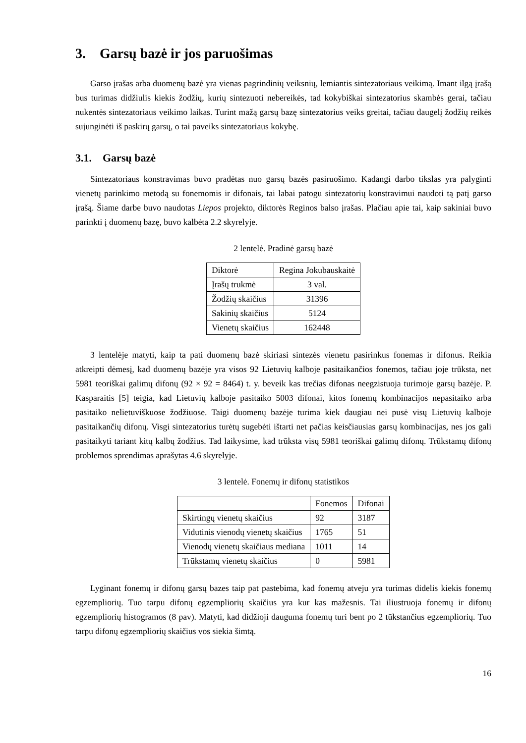3. Garsų bazė ir jos paruošimas
Garso įrašas arba duomenų bazė yra vienas pagrindinių veiksnių, lemiantis sintezatoriaus veikimą. Imant ilgą įrašą bus turimas didžiulis kiekis žodžių, kurių sintezuoti nebereikės, tad kokybiškai sintezatorius skambės gerai, tačiau nukentės sintezatoriaus veikimo laikas. Turint mažą garsų bazę sintezatorius veiks greitai, tačiau daugelį žodžių reikės sujunginėti iš paskirų garsų, o tai paveiks sintezatoriaus kokybę.
3.1. Garsų bazė
Sintezatoriaus konstravimas buvo pradėtas nuo garsų bazės pasiruošimo. Kadangi darbo tikslas yra palyginti vienetų parinkimo metodą su fonemomis ir difonais, tai labai patogu sintezatorių konstravimui naudoti tą patį garso įrašą. Šiame darbe buvo naudotas Liepos projekto, diktorės Reginos balso įrašas. Plačiau apie tai, kaip sakiniai buvo parinkti į duomenų bazę, buvo kalbėta 2.2 skyrelyje.
2 lentelė. Pradinė garsų bazė
| Diktorė | Regina Jokubauskaitė |
| Įrašų trukmė | 3 val. |
| Žodžių skaičius | 31396 |
| Sakinių skaičius | 5124 |
| Vienetų skaičius | 162448 |
3 lentelėje matyti, kaip ta pati duomenų bazė skiriasi sintezės vienetu pasirinkus fonemas ir difonus. Reikia atkreipti dėmesį, kad duomenų bazėje yra visos 92 Lietuvių kalboje pasitaikančios fonemos, tačiau joje trūksta, net 5981 teoriškai galimų difonų (92 × 92 = 8464) t. y. beveik kas trečias difonas neegzistuoja turimoje garsų bazėje. P. Kasparaitis [5] teigia, kad Lietuvių kalboje pasitaiko 5003 difonai, kitos fonemų kombinacijos nepasitaiko arba pasitaiko nelietuviškuose žodžiuose. Taigi duomenų bazėje turima kiek daugiau nei pusė visų Lietuvių kalboje pasitaikančių difonų. Visgi sintezatorius turėtų sugebėti ištarti net pačias keisčiausias garsų kombinacijas, nes jos gali pasitaikyti tariant kitų kalbų žodžius. Tad laikysime, kad trūksta visų 5981 teoriškai galimų difonų. Trūkstamų difonų problemos sprendimas aprašytas 4.6 skyrelyje.
3 lentelė. Fonemų ir difonų statistikos
| | Fonemos | Difonai |
| --- | --- | --- |
| Skirtingų vienetų skaičius | 92 | 3187 |
| Vidutinis vienodų vienetų skaičius | 1765 | 51 |
| Vienodų vienetų skaičiaus mediana | 1011 | 14 |
| Trūkstamų vienetų skaičius | 0 | 5981 |
Lyginant fonemų ir difonų garsų bazes taip pat pastebima, kad fonemų atveju yra turimas didelis kiekis fonemų egzempliorių. Tuo tarpu difonų egzempliorių skaičius yra kur kas mažesnis. Tai iliustruoja fonemų ir difonų egzempliorių histogramos (8 pav). Matyti, kad didžioji dauguma fonemų turi bent po 2 tūkstančius egzempliorių. Tuo tarpu difonų egzempliorių skaičius vos siekia šimtą.
16